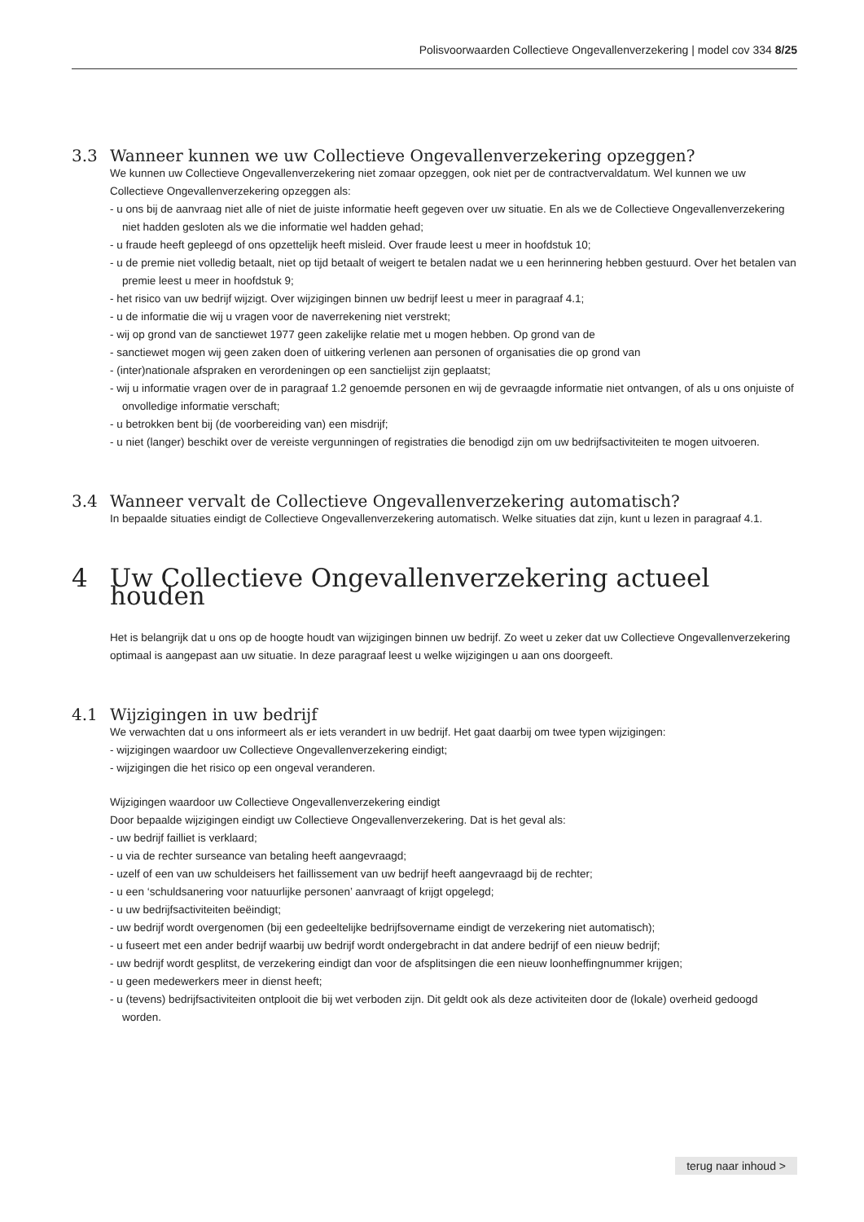Polisvoorwaarden Collectieve Ongevallenverzekering | model cov 334 8/25
3.3 Wanneer kunnen we uw Collectieve Ongevallenverzekering opzeggen?
We kunnen uw Collectieve Ongevallenverzekering niet zomaar opzeggen, ook niet per de contractvervaldatum. Wel kunnen we uw Collectieve Ongevallenverzekering opzeggen als:
- u ons bij de aanvraag niet alle of niet de juiste informatie heeft gegeven over uw situatie. En als we de Collectieve Ongevallenverzekering niet hadden gesloten als we die informatie wel hadden gehad;
- u fraude heeft gepleegd of ons opzettelijk heeft misleid. Over fraude leest u meer in hoofdstuk 10;
- u de premie niet volledig betaalt, niet op tijd betaalt of weigert te betalen nadat we u een herinnering hebben gestuurd. Over het betalen van premie leest u meer in hoofdstuk 9;
- het risico van uw bedrijf wijzigt. Over wijzigingen binnen uw bedrijf leest u meer in paragraaf 4.1;
- u de informatie die wij u vragen voor de naverrekening niet verstrekt;
- wij op grond van de sanctiewet 1977 geen zakelijke relatie met u mogen hebben. Op grond van de
- sanctiewet mogen wij geen zaken doen of uitkering verlenen aan personen of organisaties die op grond van
- (inter)nationale afspraken en verordeningen op een sanctielijst zijn geplaatst;
- wij u informatie vragen over de in paragraaf 1.2 genoemde personen en wij de gevraagde informatie niet ontvangen, of als u ons onjuiste of onvolledige informatie verschaft;
- u betrokken bent bij (de voorbereiding van) een misdrijf;
- u niet (langer) beschikt over de vereiste vergunningen of registraties die benodigd zijn om uw bedrijfsactiviteiten te mogen uitvoeren.
3.4 Wanneer vervalt de Collectieve Ongevallenverzekering automatisch?
In bepaalde situaties eindigt de Collectieve Ongevallenverzekering automatisch. Welke situaties dat zijn, kunt u lezen in paragraaf 4.1.
4 Uw Collectieve Ongevallenverzekering actueel houden
Het is belangrijk dat u ons op de hoogte houdt van wijzigingen binnen uw bedrijf. Zo weet u zeker dat uw Collectieve Ongevallenverzekering optimaal is aangepast aan uw situatie. In deze paragraaf leest u welke wijzigingen u aan ons doorgeeft.
4.1 Wijzigingen in uw bedrijf
We verwachten dat u ons informeert als er iets verandert in uw bedrijf. Het gaat daarbij om twee typen wijzigingen:
- wijzigingen waardoor uw Collectieve Ongevallenverzekering eindigt;
- wijzigingen die het risico op een ongeval veranderen.
Wijzigingen waardoor uw Collectieve Ongevallenverzekering eindigt
Door bepaalde wijzigingen eindigt uw Collectieve Ongevallenverzekering. Dat is het geval als:
- uw bedrijf failliet is verklaard;
- u via de rechter surseance van betaling heeft aangevraagd;
- uzelf of een van uw schuldeisers het faillissement van uw bedrijf heeft aangevraagd bij de rechter;
- u een ‘schuldsanering voor natuurlijke personen’ aanvraagt of krijgt opgelegd;
- u uw bedrijfsactiviteiten beëindigt;
- uw bedrijf wordt overgenomen (bij een gedeeltelijke bedrijfsovername eindigt de verzekering niet automatisch);
- u fuseert met een ander bedrijf waarbij uw bedrijf wordt ondergebracht in dat andere bedrijf of een nieuw bedrijf;
- uw bedrijf wordt gesplitst, de verzekering eindigt dan voor de afsplitsingen die een nieuw loonheffingnummer krijgen;
- u geen medewerkers meer in dienst heeft;
- u (tevens) bedrijfsactiviteiten ontplooit die bij wet verboden zijn. Dit geldt ook als deze activiteiten door de (lokale) overheid gedoogd worden.
terug naar inhoud >